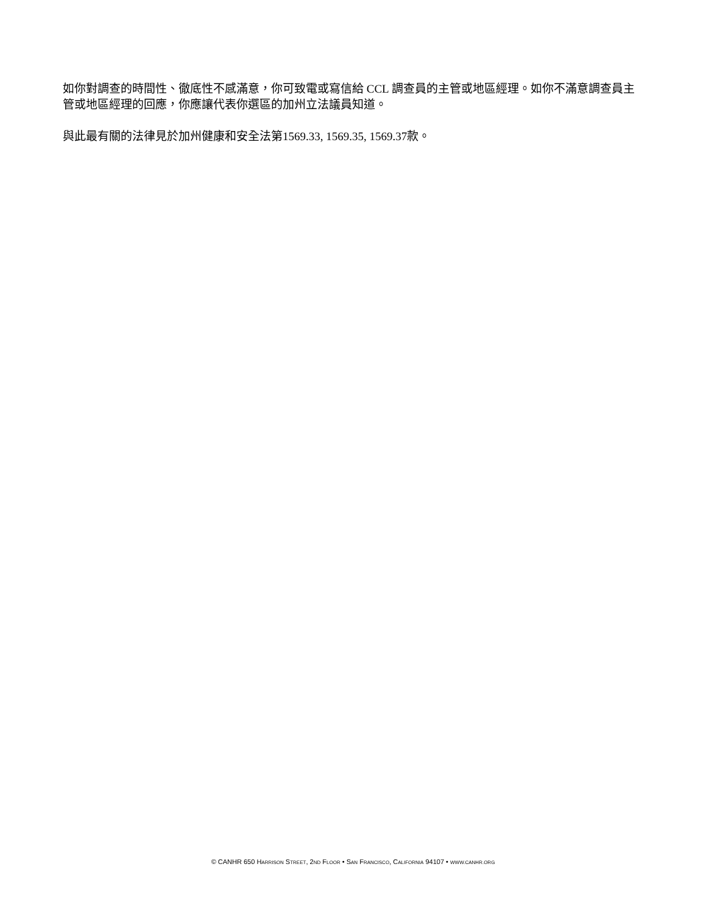如你對調查的時間性、徹底性不感滿意，你可致電或寫信給 CCL 調查員的主管或地區經理。如你不滿意調查員主管或地區經理的回應，你應讓代表你選區的加州立法議員知道。
與此最有關的法律見於加州健康和安全法第1569.33, 1569.35, 1569.37款。
© CANHR 650 HARRISON STREET, 2ND FLOOR • SAN FRANCISCO, CALIFORNIA 94107 • WWW.CANHR.ORG